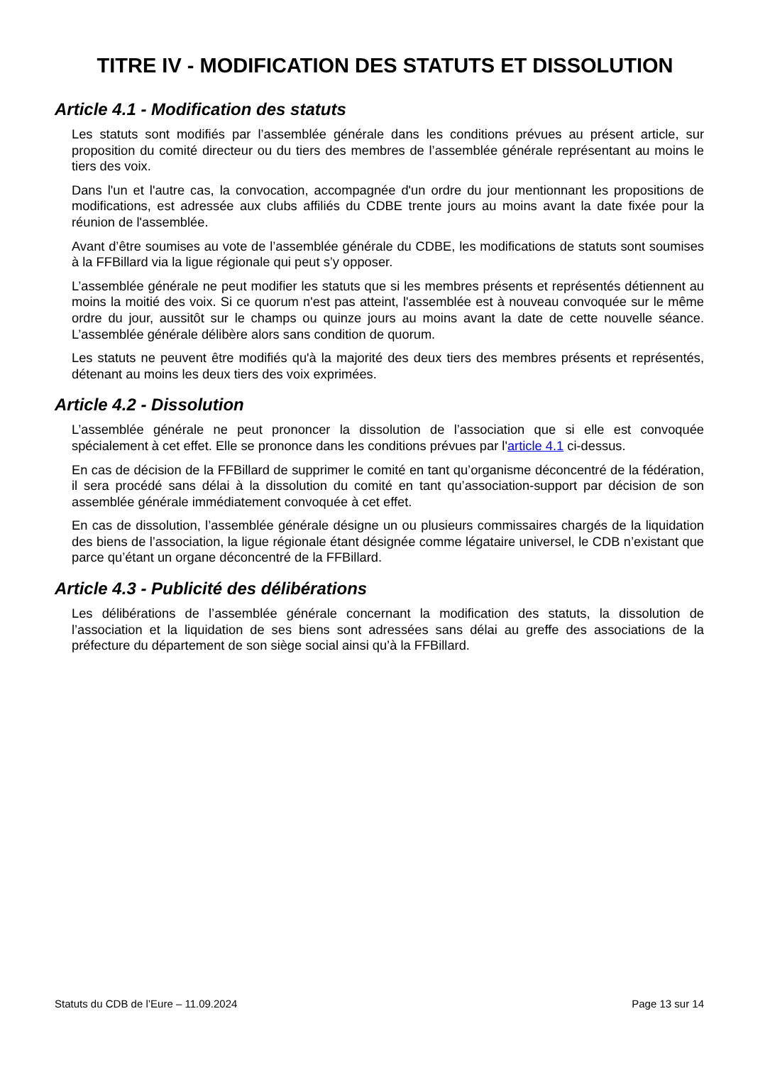TITRE IV - MODIFICATION DES STATUTS ET DISSOLUTION
Article 4.1 - Modification des statuts
Les statuts sont modifiés par l’assemblée générale dans les conditions prévues au présent article, sur proposition du comité directeur ou du tiers des membres de l’assemblée générale représentant au moins le tiers des voix.
Dans l'un et l'autre cas, la convocation, accompagnée d'un ordre du jour mentionnant les propositions de modifications, est adressée aux clubs affiliés du CDBE trente jours au moins avant la date fixée pour la réunion de l'assemblée.
Avant d’être soumises au vote de l’assemblée générale du CDBE, les modifications de statuts sont soumises à la FFBillard via la ligue régionale qui peut s’y opposer.
L’assemblée générale ne peut modifier les statuts que si les membres présents et représentés détiennent au moins la moitié des voix. Si ce quorum n'est pas atteint, l'assemblée est à nouveau convoquée sur le même ordre du jour, aussitôt sur le champs ou quinze jours au moins avant la date de cette nouvelle séance. L’assemblée générale délibère alors sans condition de quorum.
Les statuts ne peuvent être modifiés qu'à la majorité des deux tiers des membres présents et représentés, détenant au moins les deux tiers des voix exprimées.
Article 4.2 - Dissolution
L’assemblée générale ne peut prononcer la dissolution de l’association que si elle est convoquée spécialement à cet effet. Elle se prononce dans les conditions prévues par l'article 4.1 ci-dessus.
En cas de décision de la FFBillard de supprimer le comité en tant qu’organisme déconcentré de la fédération, il sera procédé sans délai à la dissolution du comité en tant qu’association-support par décision de son assemblée générale immédiatement convoquée à cet effet.
En cas de dissolution, l’assemblée générale désigne un ou plusieurs commissaires chargés de la liquidation des biens de l’association, la ligue régionale étant désignée comme légataire universel, le CDB n’existant que parce qu’étant un organe déconcentré de la FFBillard.
Article 4.3 - Publicité des délibérations
Les délibérations de l’assemblée générale concernant la modification des statuts, la dissolution de l’association et la liquidation de ses biens sont adressées sans délai au greffe des associations de la préfecture du département de son siège social ainsi qu’à la FFBillard.
Statuts du CDB de l’Eure – 11.09.2024 Page 13 sur 14